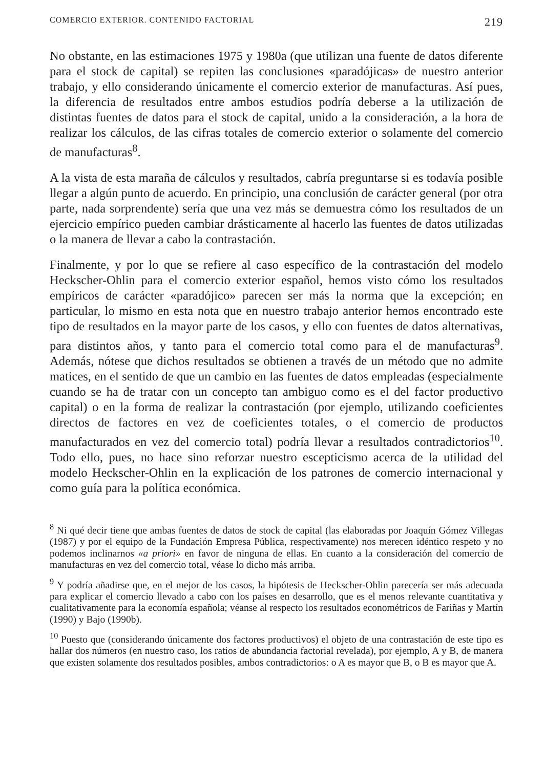COMERCIO EXTERIOR. CONTENIDO FACTORIAL 219
No obstante, en las estimaciones 1975 y 1980a (que utilizan una fuente de datos diferente para el stock de capital) se repiten las conclusiones «paradójicas» de nuestro anterior trabajo, y ello considerando únicamente el comercio exterior de manufacturas. Así pues, la diferencia de resultados entre ambos estudios podría deberse a la utilización de distintas fuentes de datos para el stock de capital, unido a la consideración, a la hora de realizar los cálculos, de las cifras totales de comercio exterior o solamente del comercio de manufacturas<sup>8</sup>.
A la vista de esta maraña de cálculos y resultados, cabría preguntarse si es todavía posible llegar a algún punto de acuerdo. En principio, una conclusión de carácter general (por otra parte, nada sorprendente) sería que una vez más se demuestra cómo los resultados de un ejercicio empírico pueden cambiar drásticamente al hacerlo las fuentes de datos utilizadas o la manera de llevar a cabo la contrastación.
Finalmente, y por lo que se refiere al caso específico de la contrastación del modelo Heckscher-Ohlin para el comercio exterior español, hemos visto cómo los resultados empíricos de carácter «paradójico» parecen ser más la norma que la excepción; en particular, lo mismo en esta nota que en nuestro trabajo anterior hemos encontrado este tipo de resultados en la mayor parte de los casos, y ello con fuentes de datos alternativas, para distintos años, y tanto para el comercio total como para el de manufacturas<sup>9</sup>. Además, nótese que dichos resultados se obtienen a través de un método que no admite matices, en el sentido de que un cambio en las fuentes de datos empleadas (especialmente cuando se ha de tratar con un concepto tan ambiguo como es el del factor productivo capital) o en la forma de realizar la contrastación (por ejemplo, utilizando coeficientes directos de factores en vez de coeficientes totales, o el comercio de productos manufacturados en vez del comercio total) podría llevar a resultados contradictorios<sup>10</sup>. Todo ello, pues, no hace sino reforzar nuestro escepticismo acerca de la utilidad del modelo Heckscher-Ohlin en la explicación de los patrones de comercio internacional y como guía para la política económica.
<sup>8</sup> Ni qué decir tiene que ambas fuentes de datos de stock de capital (las elaboradas por Joaquín Gómez Villegas (1987) y por el equipo de la Fundación Empresa Pública, respectivamente) nos merecen idéntico respeto y no podemos inclinarnos «a priori» en favor de ninguna de ellas. En cuanto a la consideración del comercio de manufacturas en vez del comercio total, véase lo dicho más arriba.
<sup>9</sup> Y podría añadirse que, en el mejor de los casos, la hipótesis de Heckscher-Ohlin parecería ser más adecuada para explicar el comercio llevado a cabo con los países en desarrollo, que es el menos relevante cuantitativa y cualitativamente para la economía española; véanse al respecto los resultados econométricos de Fariñas y Martín (1990) y Bajo (1990b).
<sup>10</sup> Puesto que (considerando únicamente dos factores productivos) el objeto de una contrastación de este tipo es hallar dos números (en nuestro caso, los ratios de abundancia factorial revelada), por ejemplo, A y B, de manera que existen solamente dos resultados posibles, ambos contradictorios: o A es mayor que B, o B es mayor que A.